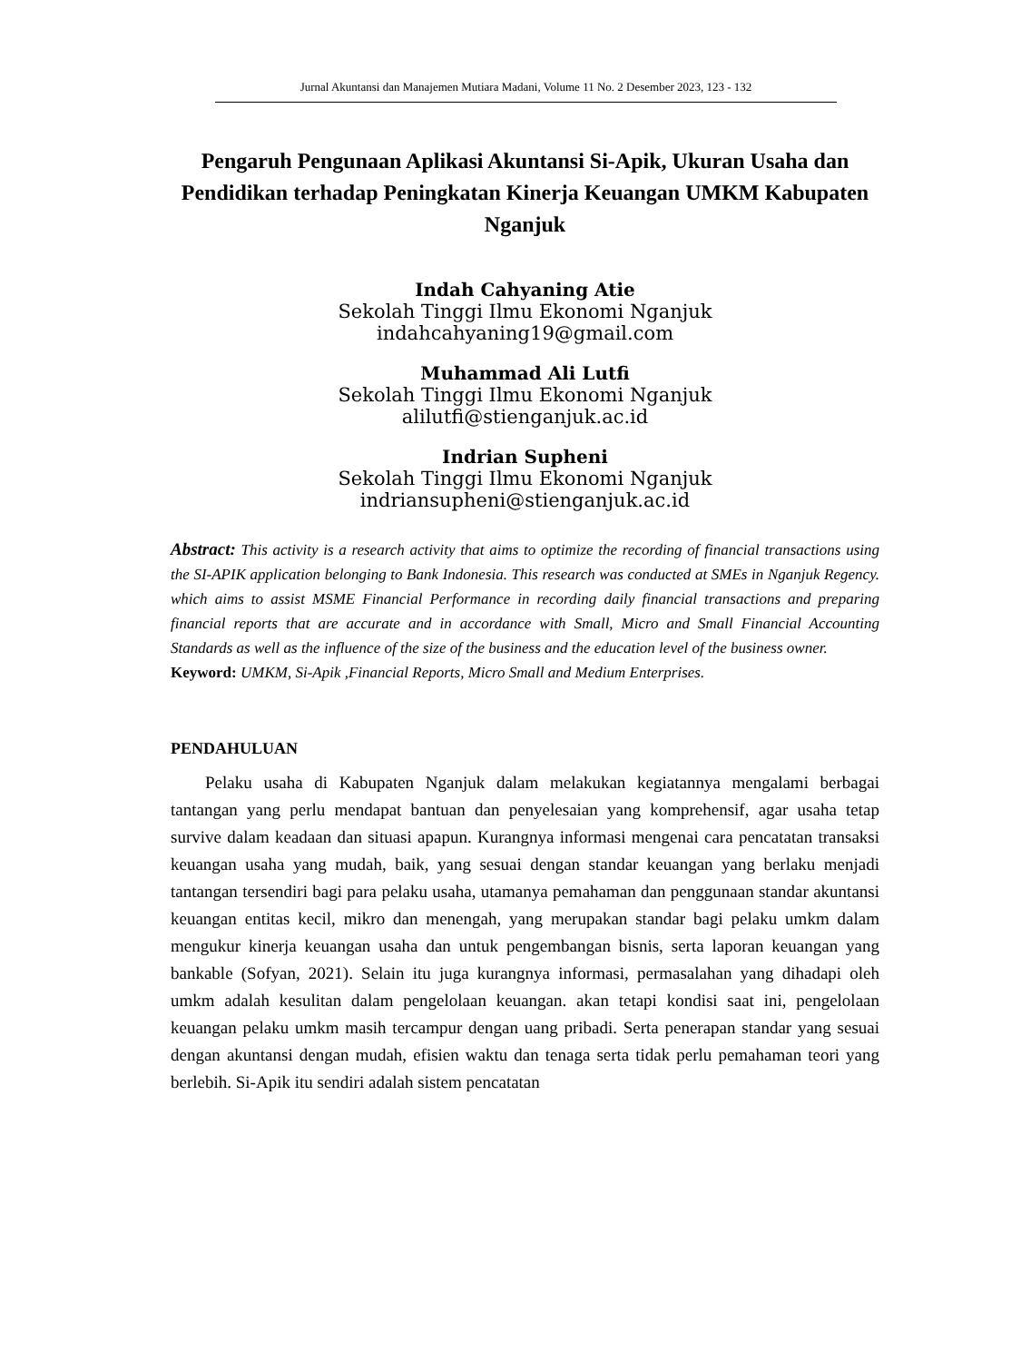Jurnal Akuntansi dan Manajemen Mutiara Madani, Volume 11 No. 2 Desember 2023, 123 - 132
Pengaruh Pengunaan Aplikasi Akuntansi Si-Apik, Ukuran Usaha dan Pendidikan terhadap Peningkatan Kinerja Keuangan UMKM Kabupaten Nganjuk
Indah Cahyaning Atie
Sekolah Tinggi Ilmu Ekonomi Nganjuk
indahcahyaning19@gmail.com
Muhammad Ali Lutfi
Sekolah Tinggi Ilmu Ekonomi Nganjuk
alilutfi@stienganjuk.ac.id
Indrian Supheni
Sekolah Tinggi Ilmu Ekonomi Nganjuk
indriansupheni@stienganjuk.ac.id
Abstract: This activity is a research activity that aims to optimize the recording of financial transactions using the SI-APIK application belonging to Bank Indonesia. This research was conducted at SMEs in Nganjuk Regency. which aims to assist MSME Financial Performance in recording daily financial transactions and preparing financial reports that are accurate and in accordance with Small, Micro and Small Financial Accounting Standards as well as the influence of the size of the business and the education level of the business owner.
Keyword: UMKM, Si-Apik ,Financial Reports, Micro Small and Medium Enterprises.
PENDAHULUAN
Pelaku usaha di Kabupaten Nganjuk dalam melakukan kegiatannya mengalami berbagai tantangan yang perlu mendapat bantuan dan penyelesaian yang komprehensif, agar usaha tetap survive dalam keadaan dan situasi apapun. Kurangnya informasi mengenai cara pencatatan transaksi keuangan usaha yang mudah, baik, yang sesuai dengan standar keuangan yang berlaku menjadi tantangan tersendiri bagi para pelaku usaha, utamanya pemahaman dan penggunaan standar akuntansi keuangan entitas kecil, mikro dan menengah, yang merupakan standar bagi pelaku umkm dalam mengukur kinerja keuangan usaha dan untuk pengembangan bisnis, serta laporan keuangan yang bankable (Sofyan, 2021). Selain itu juga kurangnya informasi, permasalahan yang dihadapi oleh umkm adalah kesulitan dalam pengelolaan keuangan. akan tetapi kondisi saat ini, pengelolaan keuangan pelaku umkm masih tercampur dengan uang pribadi. Serta penerapan standar yang sesuai dengan akuntansi dengan mudah, efisien waktu dan tenaga serta tidak perlu pemahaman teori yang berlebih. Si-Apik itu sendiri adalah sistem pencatatan